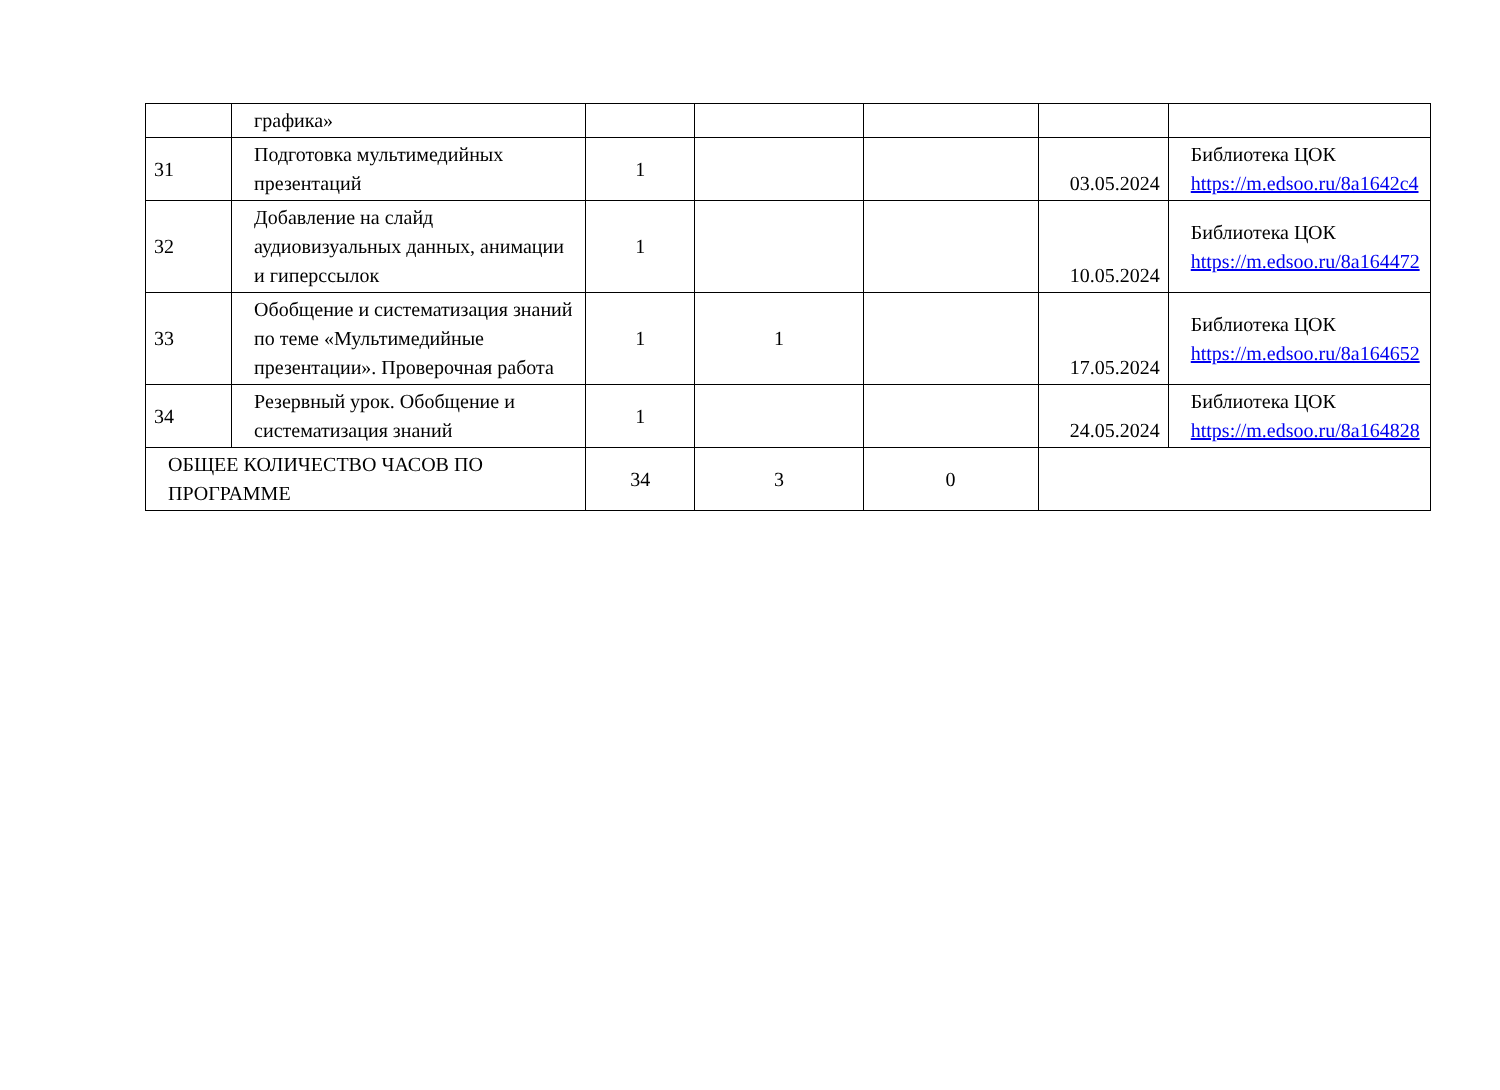| | графика» | | | | | |
| 31 | Подготовка мультимедийных презентаций | 1 | | | 03.05.2024 | Библиотека ЦОК https://m.edsoo.ru/8a1642c4 |
| 32 | Добавление на слайд аудиовизуальных данных, анимации и гиперссылок | 1 | | | 10.05.2024 | Библиотека ЦОК https://m.edsoo.ru/8a164472 |
| 33 | Обобщение и систематизация знаний по теме «Мультимедийные презентации». Проверочная работа | 1 | 1 | | 17.05.2024 | Библиотека ЦОК https://m.edsoo.ru/8a164652 |
| 34 | Резервный урок. Обобщение и систематизация знаний | 1 | | | 24.05.2024 | Библиотека ЦОК https://m.edsoo.ru/8a164828 |
| ОБЩЕЕ КОЛИЧЕСТВО ЧАСОВ ПО ПРОГРАММЕ | | 34 | 3 | 0 | | |